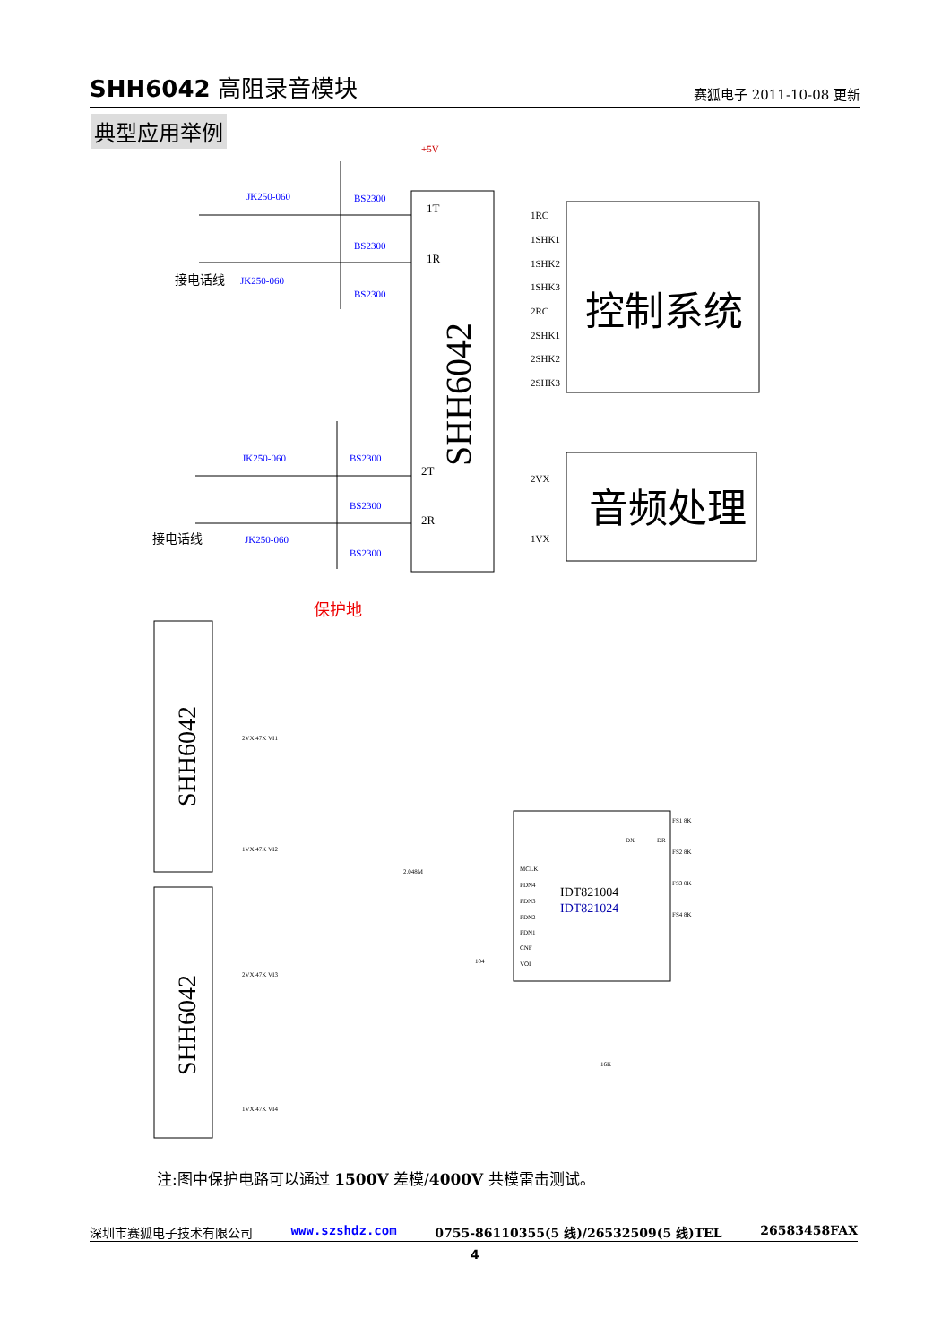SHH6042 高阻录音模块
赛狐电子 2011-10-08 更新
典型应用举例
JK250-060
JK250-060
JK250-060
JK250-060
BS2300
BS2300
BS2300
BS2300
BS2300
BS2300
1T
1R
2T
2R
+5V
接电话线
接电话线
保护地
SHH6042
控制系统
音频处理
1RC
1SHK1
1SHK2
1SHK3
2RC
2SHK1
2SHK2
2SHK3
2VX
1VX
SHH6042
SHH6042
2VX 47K VI1
1VX 47K VI2
2VX 47K VI3
1VX 47K VI4
IDT821004
IDT821024
MCLK
PDN4
PDN3
PDN2
PDN1
CNF
VOI
2.048M
DX
DR
FS1 8K
FS2 8K
FS3 8K
FS4 8K
104
16K
注:图中保护电路可以通过 1500V 差模/4000V 共模雷击测试。
深圳市赛狐电子技术有限公司 www.szshdz.com 0755-86110355(5 线)/26532509(5 线)TEL 26583458FAX
4